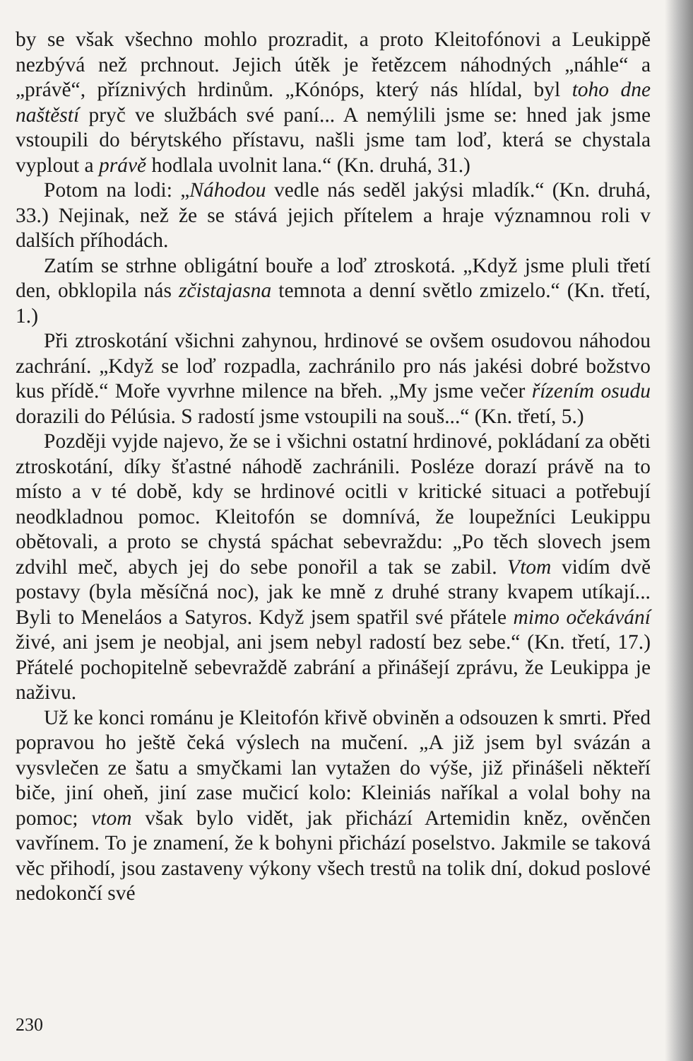by se však všechno mohlo prozradit, a proto Kleitofónovi a Leukippě nezbývá než prchnout. Jejich útěk je řetězcem náhodných „náhle“ a „právě“, příznivých hrdinům. „Kónóps, který nás hlídal, byl toho dne naštěstí pryč ve službách své paní... A nemýlili jsme se: hned jak jsme vstoupili do bérytského přístavu, našli jsme tam loď, která se chystala vyplout a právě hodlala uvolnit lana.“ (Kn. druhá, 31.)
Potom na lodi: „Náhodou vedle nás seděl jakýsi mladík.“ (Kn. druhá, 33.) Nejinak, než že se stává jejich přítelem a hraje významnou roli v dalších příhodách.
Zatím se strhne obligátní bouře a loď ztroskotá. „Když jsme pluli třetí den, obklopila nás zčistajasna temnota a denní světlo zmizelo.“ (Kn. třetí, 1.)
Při ztroskotání všichni zahynou, hrdinové se ovšem osudovou náhodou zachrání. „Když se loď rozpadla, zachránilo pro nás jakési dobré božstvo kus přídě.“ Moře vyvrhne milence na břeh. „My jsme večer řízením osudu dorazili do Pélúsia. S radostí jsme vstoupili na souš...“ (Kn. třetí, 5.)
Později vyjde najevo, že se i všichni ostatní hrdinové, pokládaní za oběti ztroskotání, díky šťastné náhodě zachránili. Posléze dorazí právě na to místo a v té době, kdy se hrdinové ocitli v kritické situaci a potřebují neodkladnou pomoc. Kleitofón se domnívá, že loupežníci Leukippu obětovali, a proto se chystá spáchat sebevraždu: „Po těch slovech jsem zdvihl meč, abych jej do sebe ponořil a tak se zabil. Vtom vidím dvě postavy (byla měsíčná noc), jak ke mně z druhé strany kvapem utíkají... Byli to Meneláos a Satyros. Když jsem spatřil své přátele mimo očekávání živé, ani jsem je neobjal, ani jsem nebyl radostí bez sebe.“ (Kn. třetí, 17.) Přátelé pochopitelně sebevraždě zabrání a přinášejí zprávu, že Leukippa je naživu.
Už ke konci románu je Kleitofón křivě obviněn a odsouzen k smrti. Před popravou ho ještě čeká výslech na mučení. „A již jsem byl svázán a vysvlečen ze šatu a smyčkami lan vytažen do výše, již přinášeli někteří biče, jiní oheň, jiní zase mučicí kolo: Kleiniás naříkal a volal bohy na pomoc; vtom však bylo vidět, jak přichází Artemidin kněz, ověnčen vavřínem. To je znamení, že k bohyni přichází poselstvo. Jakmile se taková věc přihodí, jsou zastaveny výkony všech trestů na tolik dní, dokud poslové nedokončí své
230